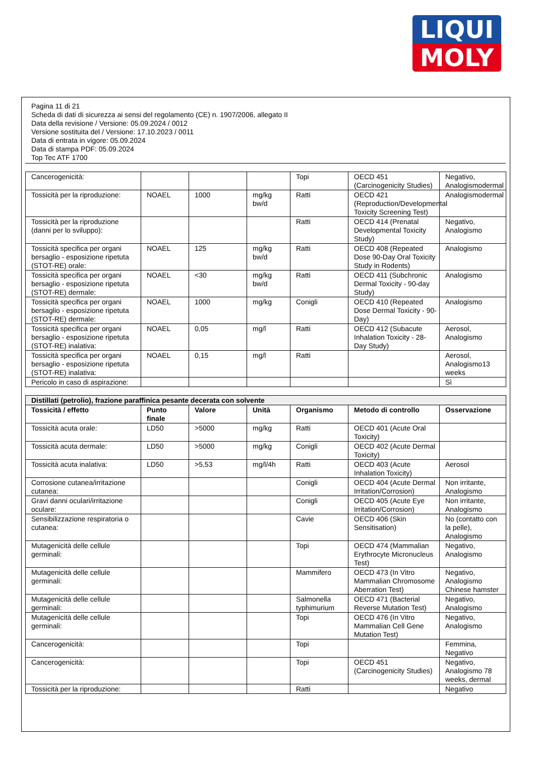LIQUI
MOLY
Pagina 11 di 21
Scheda di dati di sicurezza ai sensi del regolamento (CE) n. 1907/2006, allegato II
Data della revisione / Versione: 05.09.2024 / 0012
Versione sostituita del / Versione: 17.10.2023 / 0011
Data di entrata in vigore: 05.09.2024
Data di stampa PDF: 05.09.2024
Top Tec ATF 1700
| Cancerogenicità: | | | | Topi | OECD 451 (Carcinogenicity Studies) | Negativo, Analogismodermal |
| Tossicità per la riproduzione: | NOAEL | 1000 | mg/kg bw/d | Ratti | OECD 421 (Reproduction/Developmental Toxicity Screening Test) | Analogismodermal |
| Tossicità per la riproduzione (danni per lo sviluppo): | | | | Ratti | OECD 414 (Prenatal Developmental Toxicity Study) | Negativo, Analogismo |
| Tossicità specifica per organi bersaglio - esposizione ripetuta (STOT-RE) orale: | NOAEL | 125 | mg/kg bw/d | Ratti | OECD 408 (Repeated Dose 90-Day Oral Toxicity Study in Rodents) | Analogismo |
| Tossicità specifica per organi bersaglio - esposizione ripetuta (STOT-RE) dermale: | NOAEL | <30 | mg/kg bw/d | Ratti | OECD 411 (Subchronic Dermal Toxicity - 90-day Study) | Analogismo |
| Tossicità specifica per organi bersaglio - esposizione ripetuta (STOT-RE) dermale: | NOAEL | 1000 | mg/kg | Conigli | OECD 410 (Repeated Dose Dermal Toxicity - 90-Day) | Analogismo |
| Tossicità specifica per organi bersaglio - esposizione ripetuta (STOT-RE) inalativa: | NOAEL | 0,05 | mg/l | Ratti | OECD 412 (Subacute Inhalation Toxicity - 28-Day Study) | Aerosol, Analogismo |
| Tossicità specifica per organi bersaglio - esposizione ripetuta (STOT-RE) inalativa: | NOAEL | 0,15 | mg/l | Ratti | | Aerosol, Analogismo13 weeks |
| Pericolo in caso di aspirazione: | | | | | | Sì |
| Distillati (petrolio), frazione paraffinica pesante decerata con solvente | | | | | | |
| Tossicità / effetto | Punto finale | Valore | Unità | Organismo | Metodo di controllo | Osservazione |
| Tossicità acuta orale: | LD50 | >5000 | mg/kg | Ratti | OECD 401 (Acute Oral Toxicity) | |
| Tossicità acuta dermale: | LD50 | >5000 | mg/kg | Conigli | OECD 402 (Acute Dermal Toxicity) | |
| Tossicità acuta inalativa: | LD50 | >5,53 | mg/l/4h | Ratti | OECD 403 (Acute Inhalation Toxicity) | Aerosol |
| Corrosione cutanea/irritazione cutanea: | | | | Conigli | OECD 404 (Acute Dermal Irritation/Corrosion) | Non irritante, Analogismo |
| Gravi danni oculari/irritazione oculare: | | | | Conigli | OECD 405 (Acute Eye Irritation/Corrosion) | Non irritante, Analogismo |
| Sensibilizzazione respiratoria o cutanea: | | | | Cavie | OECD 406 (Skin Sensitisation) | No (contatto con la pelle), Analogismo |
| Mutagenicità delle cellule germinali: | | | | Topi | OECD 474 (Mammalian Erythrocyte Micronucleus Test) | Negativo, Analogismo |
| Mutagenicità delle cellule germinali: | | | | Mammifero | OECD 473 (In Vitro Mammalian Chromosome Aberration Test) | Negativo, Analogismo Chinese hamster |
| Mutagenicità delle cellule germinali: | | | | Salmonella typhimurium | OECD 471 (Bacterial Reverse Mutation Test) | Negativo, Analogismo |
| Mutagenicità delle cellule germinali: | | | | Topi | OECD 476 (In Vitro Mammalian Cell Gene Mutation Test) | Negativo, Analogismo |
| Cancerogenicità: | | | | Topi | | Femmina, Negativo |
| Cancerogenicità: | | | | Topi | OECD 451 (Carcinogenicity Studies) | Negativo, Analogismo 78 weeks, dermal |
| Tossicità per la riproduzione: | | | | Ratti | | Negativo |